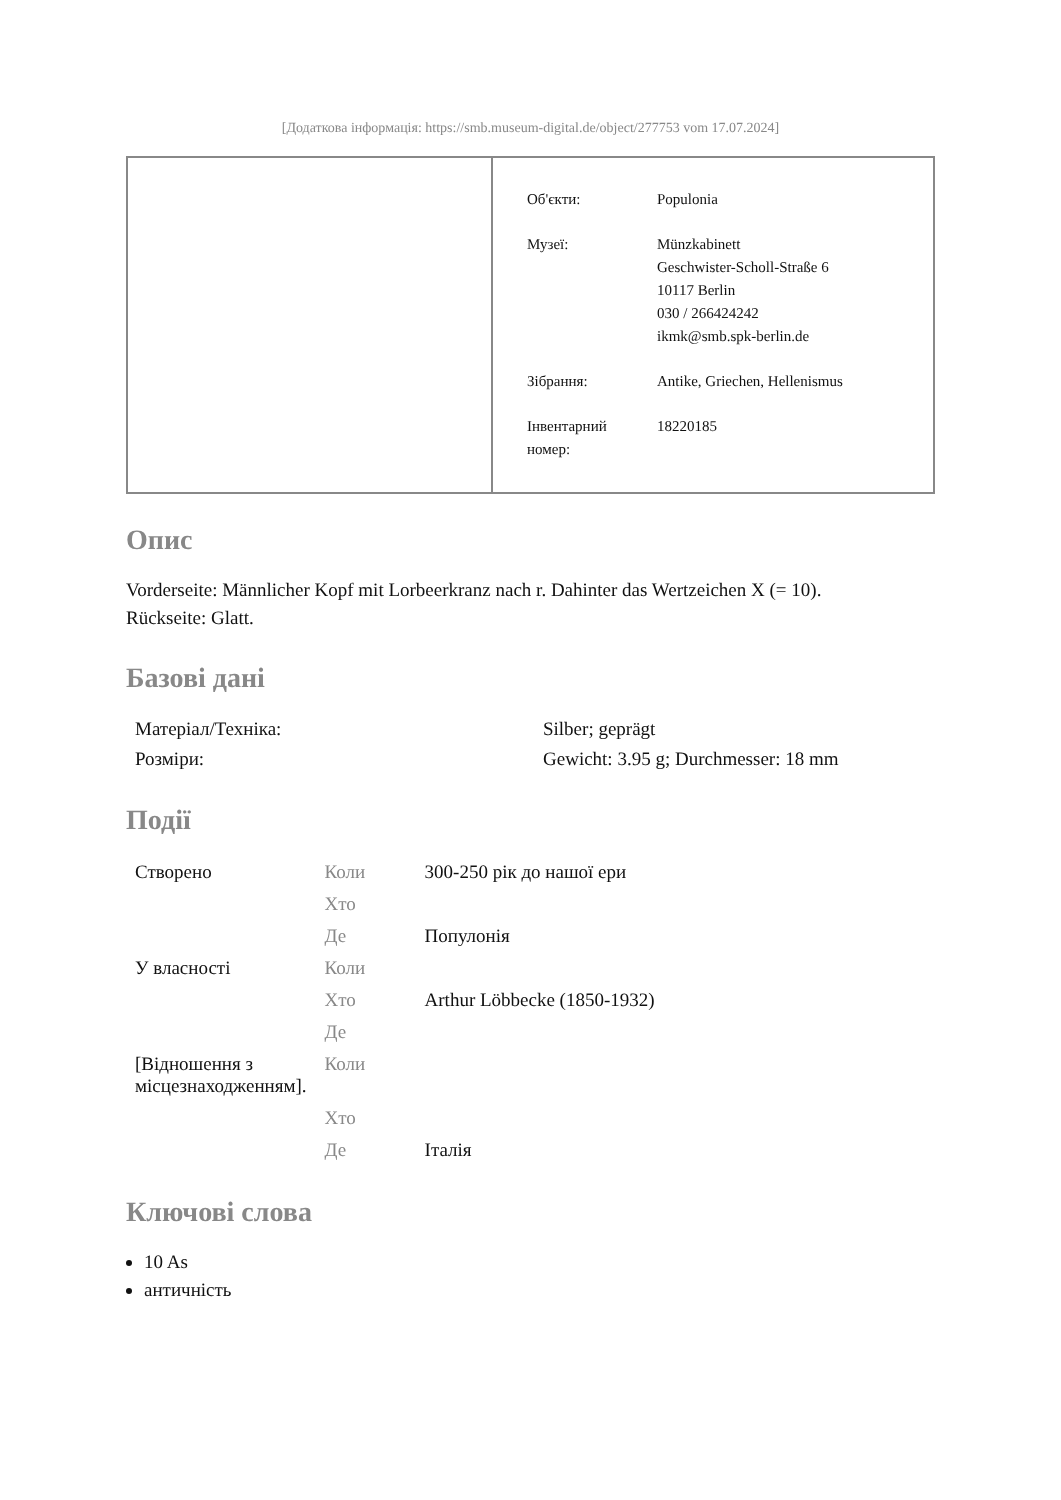[Додаткова інформація: https://smb.museum-digital.de/object/277753 vom 17.07.2024]
| Об'єкти: | Populonia |
| Музеї: | Münzkabinett Geschwister-Scholl-Straße 6 10117 Berlin 030 / 266424242 ikmk@smb.spk-berlin.de |
| Зібрання: | Antike, Griechen, Hellenismus |
| Інвентарний номер: | 18220185 |
Опис
Vorderseite: Männlicher Kopf mit Lorbeerkranz nach r. Dahinter das Wertzeichen X (= 10).
Rückseite: Glatt.
Базові дані
| Матеріал/Техніка: | Silber; geprägt |
| Розміри: | Gewicht: 3.95 g; Durchmesser: 18 mm |
Події
| Створено | Коли | 300-250 рік до нашої ери |
| | Хто | |
| | Де | Популонія |
| У власності | Коли | |
| | Хто | Arthur Löbbecke (1850-1932) |
| | Де | |
| [Відношення з місцезнаходженням]. | Коли | |
| | Хто | |
| | Де | Італія |
Ключові слова
10 As
античність